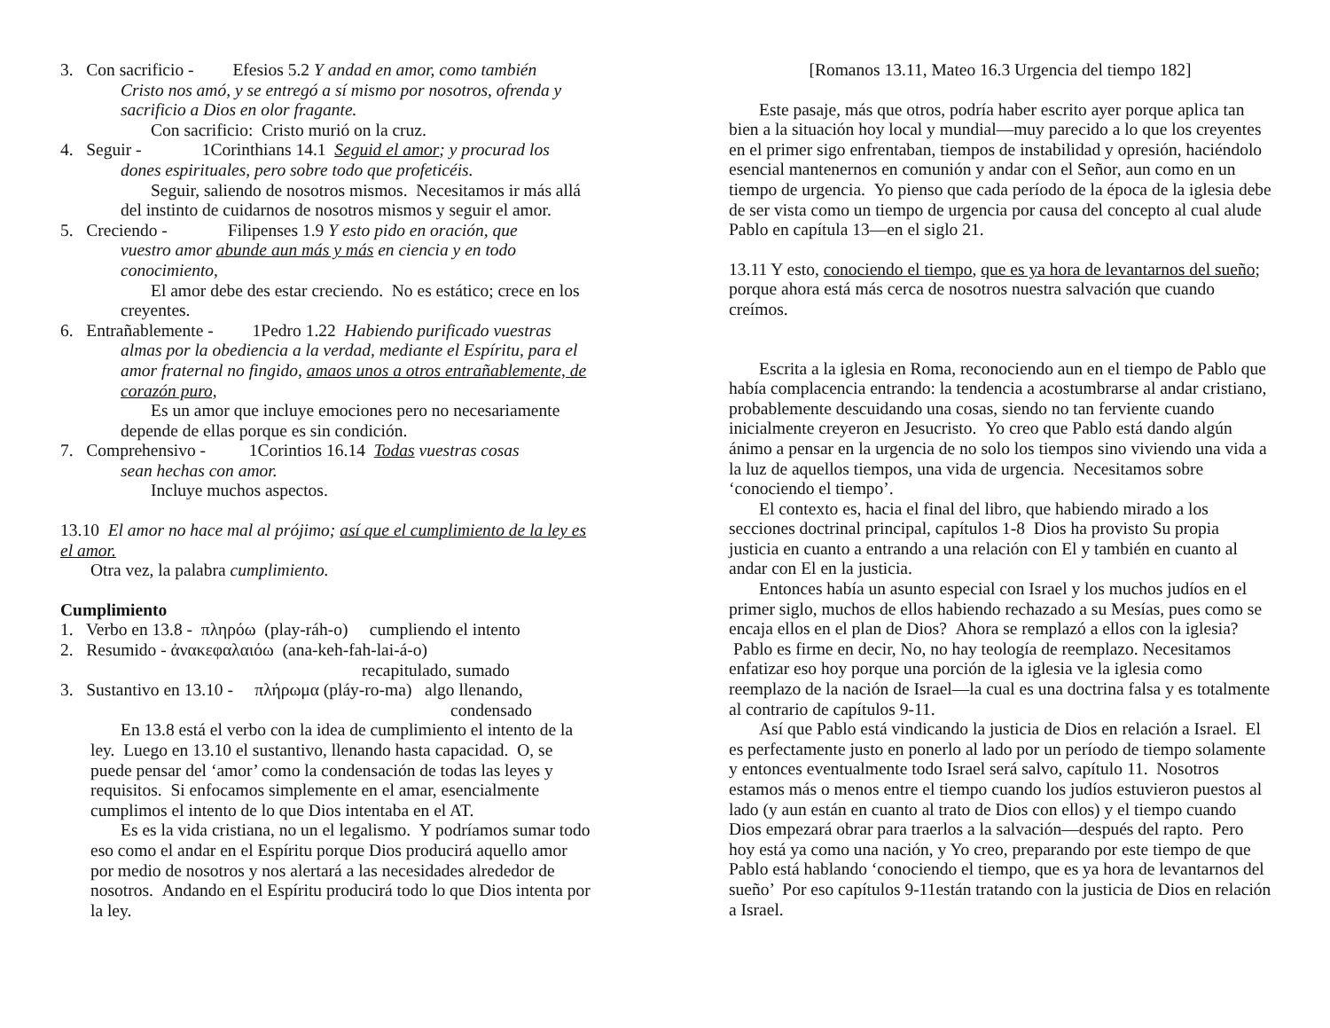3. Con sacrificio - Efesios 5.2 Y andad en amor, como también
Cristo nos amó, y se entregó a sí mismo por nosotros, ofrenda y sacrificio a Dios en olor fragante.
Con sacrificio: Cristo murió on la cruz.
4. Seguir - 1Corinthians 14.1 Seguid el amor; y procurad los
dones espirituales, pero sobre todo que profeticéis.
Seguir, saliendo de nosotros mismos. Necesitamos ir más allá del instinto de cuidarnos de nosotros mismos y seguir el amor.
5. Creciendo - Filipenses 1.9 Y esto pido en oración, que
vuestro amor abunde aun más y más en ciencia y en todo conocimiento,
El amor debe des estar creciendo. No es estático; crece en los creyentes.
6. Entrañablemente - 1Pedro 1.22 Habiendo purificado vuestras
almas por la obediencia a la verdad, mediante el Espíritu, para el amor fraternal no fingido, amaos unos a otros entrañablemente, de corazón puro,
Es un amor que incluye emociones pero no necesariamente depende de ellas porque es sin condición.
7. Comprehensivo - 1Corintios 16.14 Todas vuestras cosas
sean hechas con amor.
Incluye muchos aspectos.
13.10 El amor no hace mal al prójimo; así que el cumplimiento de la ley es el amor.
Otra vez, la palabra cumplimiento.
Cumplimiento
1. Verbo en 13.8 - πληρόω (play-ráh-o) cumpliendo el intento
2. Resumido - ἀνακεφαλαιόω (ana-keh-fah-lai-á-o)
recapitulado, sumado
3. Sustantivo en 13.10 - πλήρωμα (pláy-ro-ma) algo llenando,
condensado
En 13.8 está el verbo con la idea de cumplimiento el intento de la ley. Luego en 13.10 el sustantivo, llenando hasta capacidad. O, se puede pensar del ‘amor’ como la condensación de todas las leyes y requisitos. Si enfocamos simplemente en el amar, esencialmente cumplimos el intento de lo que Dios intentaba en el AT.
Es es la vida cristiana, no un el legalismo. Y podríamos sumar todo eso como el andar en el Espíritu porque Dios producirá aquello amor por medio de nosotros y nos alertará a las necesidades alrededor de nosotros. Andando en el Espíritu producirá todo lo que Dios intenta por la ley.
[Romanos 13.11, Mateo 16.3 Urgencia del tiempo 182]
Este pasaje, más que otros, podría haber escrito ayer porque aplica tan bien a la situación hoy local y mundial—muy parecido a lo que los creyentes en el primer sigo enfrentaban, tiempos de instabilidad y opresión, haciéndolo esencial mantenernos en comunión y andar con el Señor, aun como en un tiempo de urgencia. Yo pienso que cada período de la época de la iglesia debe de ser vista como un tiempo de urgencia por causa del concepto al cual alude Pablo en capítula 13—en el siglo 21.
13.11 Y esto, conociendo el tiempo, que es ya hora de levantarnos del sueño; porque ahora está más cerca de nosotros nuestra salvación que cuando creímos.
Escrita a la iglesia en Roma, reconociendo aun en el tiempo de Pablo que había complacencia entrando: la tendencia a acostumbrarse al andar cristiano, probablemente descuidando una cosas, siendo no tan ferviente cuando inicialmente creyeron en Jesucristo. Yo creo que Pablo está dando algún ánimo a pensar en la urgencia de no solo los tiempos sino viviendo una vida a la luz de aquellos tiempos, una vida de urgencia. Necesitamos sobre ‘conociendo el tiempo’.
El contexto es, hacia el final del libro, que habiendo mirado a los secciones doctrinal principal, capítulos 1-8 Dios ha provisto Su propia justicia en cuanto a entrando a una relación con El y también en cuanto al andar con El en la justicia.
Entonces había un asunto especial con Israel y los muchos judíos en el primer siglo, muchos de ellos habiendo rechazado a su Mesías, pues como se encaja ellos en el plan de Dios? Ahora se remplazó a ellos con la iglesia? Pablo es firme en decir, No, no hay teología de reemplazo. Necesitamos enfatizar eso hoy porque una porción de la iglesia ve la iglesia como reemplazo de la nación de Israel—la cual es una doctrina falsa y es totalmente al contrario de capítulos 9-11.
Así que Pablo está vindicando la justicia de Dios en relación a Israel. El es perfectamente justo en ponerlo al lado por un período de tiempo solamente y entonces eventualmente todo Israel será salvo, capítulo 11. Nosotros estamos más o menos entre el tiempo cuando los judíos estuvieron puestos al lado (y aun están en cuanto al trato de Dios con ellos) y el tiempo cuando Dios empezará obrar para traerlos a la salvación—después del rapto. Pero hoy está ya como una nación, y Yo creo, preparando por este tiempo de que Pablo está hablando ‘conociendo el tiempo, que es ya hora de levantarnos del sueño’ Por eso capítulos 9-11están tratando con la justicia de Dios en relación a Israel.